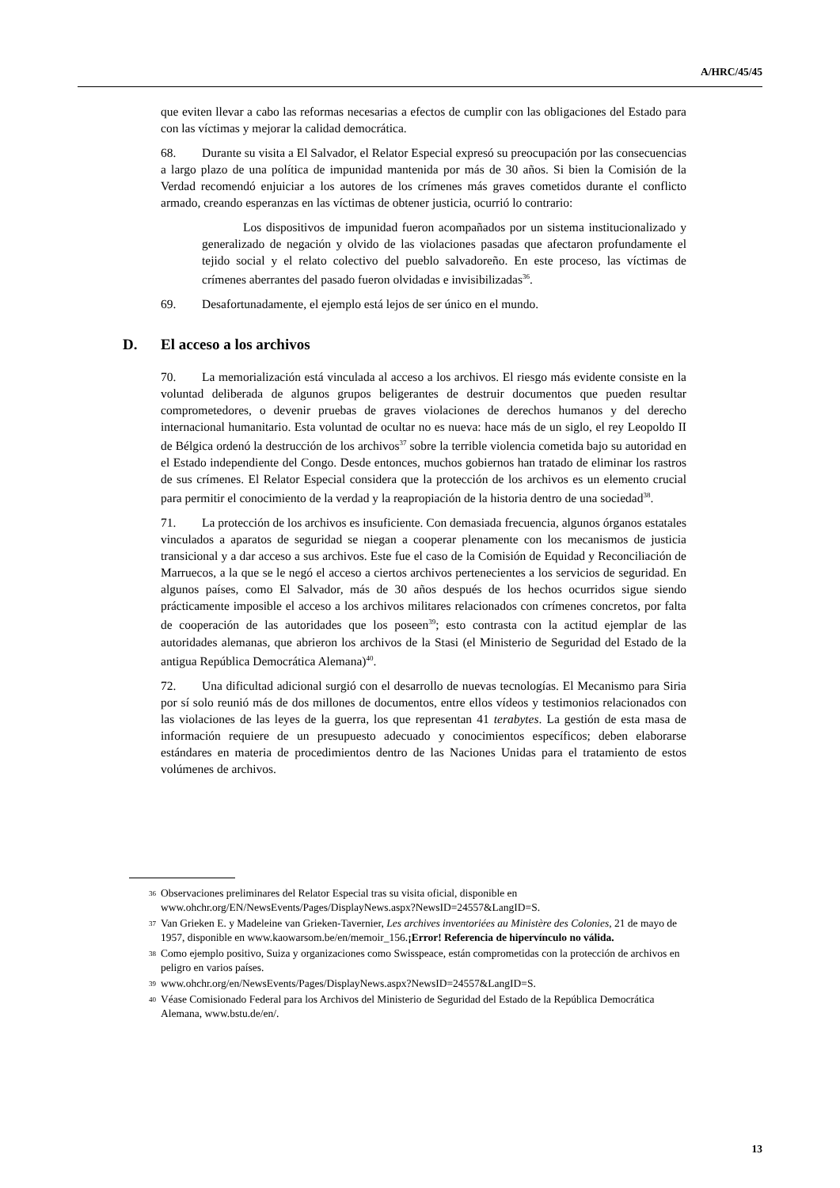A/HRC/45/45
que eviten llevar a cabo las reformas necesarias a efectos de cumplir con las obligaciones del Estado para con las víctimas y mejorar la calidad democrática.
68. Durante su visita a El Salvador, el Relator Especial expresó su preocupación por las consecuencias a largo plazo de una política de impunidad mantenida por más de 30 años. Si bien la Comisión de la Verdad recomendó enjuiciar a los autores de los crímenes más graves cometidos durante el conflicto armado, creando esperanzas en las víctimas de obtener justicia, ocurrió lo contrario:
Los dispositivos de impunidad fueron acompañados por un sistema institucionalizado y generalizado de negación y olvido de las violaciones pasadas que afectaron profundamente el tejido social y el relato colectivo del pueblo salvadoreño. En este proceso, las víctimas de crímenes aberrantes del pasado fueron olvidadas e invisibilizadas<sup>36</sup>.
69. Desafortunadamente, el ejemplo está lejos de ser único en el mundo.
D. El acceso a los archivos
70. La memorialización está vinculada al acceso a los archivos. El riesgo más evidente consiste en la voluntad deliberada de algunos grupos beligerantes de destruir documentos que pueden resultar comprometedores, o devenir pruebas de graves violaciones de derechos humanos y del derecho internacional humanitario. Esta voluntad de ocultar no es nueva: hace más de un siglo, el rey Leopoldo II de Bélgica ordenó la destrucción de los archivos<sup>37</sup> sobre la terrible violencia cometida bajo su autoridad en el Estado independiente del Congo. Desde entonces, muchos gobiernos han tratado de eliminar los rastros de sus crímenes. El Relator Especial considera que la protección de los archivos es un elemento crucial para permitir el conocimiento de la verdad y la reapropiación de la historia dentro de una sociedad<sup>38</sup>.
71. La protección de los archivos es insuficiente. Con demasiada frecuencia, algunos órganos estatales vinculados a aparatos de seguridad se niegan a cooperar plenamente con los mecanismos de justicia transicional y a dar acceso a sus archivos. Este fue el caso de la Comisión de Equidad y Reconciliación de Marruecos, a la que se le negó el acceso a ciertos archivos pertenecientes a los servicios de seguridad. En algunos países, como El Salvador, más de 30 años después de los hechos ocurridos sigue siendo prácticamente imposible el acceso a los archivos militares relacionados con crímenes concretos, por falta de cooperación de las autoridades que los poseen<sup>39</sup>; esto contrasta con la actitud ejemplar de las autoridades alemanas, que abrieron los archivos de la Stasi (el Ministerio de Seguridad del Estado de la antigua República Democrática Alemana)<sup>40</sup>.
72. Una dificultad adicional surgió con el desarrollo de nuevas tecnologías. El Mecanismo para Siria por sí solo reunió más de dos millones de documentos, entre ellos vídeos y testimonios relacionados con las violaciones de las leyes de la guerra, los que representan 41 terabytes. La gestión de esta masa de información requiere de un presupuesto adecuado y conocimientos específicos; deben elaborarse estándares en materia de procedimientos dentro de las Naciones Unidas para el tratamiento de estos volúmenes de archivos.
<sup>36</sup>
Observaciones preliminares del Relator Especial tras su visita oficial, disponible en www.ohchr.org/EN/NewsEvents/Pages/DisplayNews.aspx?NewsID=24557&LangID=S.
<sup>37</sup>
Van Grieken E. y Madeleine van Grieken-Tavernier, Les archives inventoriées au Ministère des Colonies, 21 de mayo de 1957, disponible en www.kaowarsom.be/en/memoir_156.¡Error! Referencia de hipervínculo no válida.
<sup>38</sup>
Como ejemplo positivo, Suiza y organizaciones como Swisspeace, están comprometidas con la protección de archivos en peligro en varios países.
<sup>39</sup>
www.ohchr.org/en/NewsEvents/Pages/DisplayNews.aspx?NewsID=24557&LangID=S.
<sup>40</sup>
Véase Comisionado Federal para los Archivos del Ministerio de Seguridad del Estado de la República Democrática Alemana, www.bstu.de/en/.
13